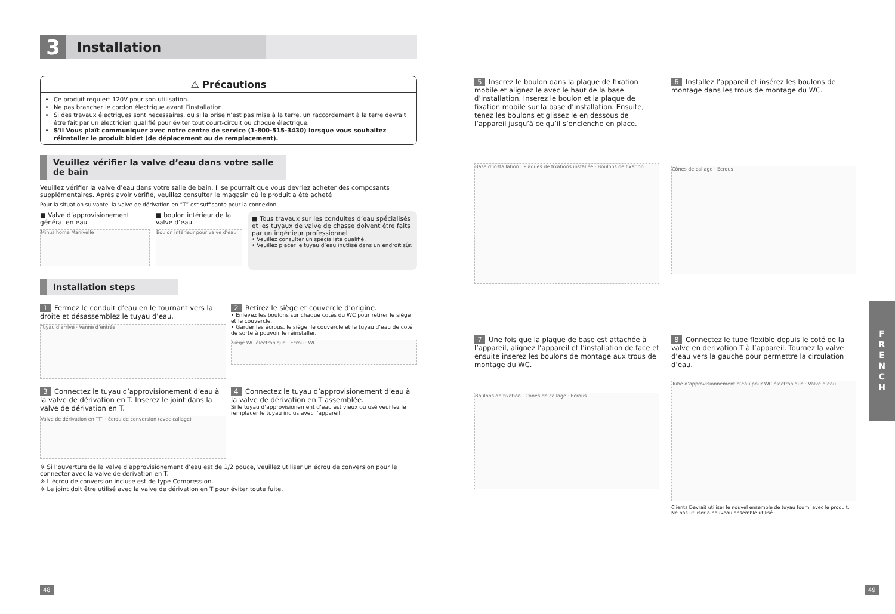3 Installation
⚠ Précautions
Ce produit requiert 120V pour son utilisation.
Ne pas brancher le cordon électrique avant l’installation.
Si des travaux électriques sont necessaires, ou si la prise n’est pas mise à la terre, un raccordement à la terre devrait être fait par un électricien qualifié pour éviter tout court-circuit ou choque électrique.
S'il Vous plaît communiquer avec notre centre de service (1-800-515-3430) lorsque vous souhaitez réinstaller le produit bidet (de déplacement ou de remplacement).
Veuillez vérifier la valve d’eau dans votre salle de bain
Veuillez vérifier la valve d’eau dans votre salle de bain. Il se pourrait que vous devriez acheter des composants supplémentaires. Après avoir vérifié, veuillez consulter le magasin où le produit a été acheté
Pour la situation suivante, la valve de dérivation en “T” est suffisante pour la connexion.
■ Valve d’approvisionement général en eau
Minus home Manivelle
■ boulon intérieur de la valve d’eau.
Boulon intérieur pour valve d’eau
■ Tous travaux sur les conduites d’eau spécialisés et les tuyaux de valve de chasse doivent être faits par un ingénieur professionnel
• Veuillez consulter un spécialiste qualifié.
• Veuillez placer le tuyau d’eau inutlisé dans un endroit sûr.
Installation steps
1 Fermez le conduit d’eau en le tournant vers la droite et désassemblez le tuyau d’eau.
Tuyau d’arrivé · Vanne d’entrée
2 Retirez le siège et couvercle d’origine.
• Enlevez les boulons sur chaque cotés du WC pour retirer le siège et le couvercle.
• Garder les écrous, le siège, le couvercle et le tuyau d’eau de coté de sorte à pouvoir le réinstaller.
Siège WC électronique · Ecrou · WC
3 Connectez le tuyau d’approvisionement d’eau à la valve de dérivation en T. Inserez le joint dans la valve de dérivation en T.
Valve de dérivation en “T” · écrou de conversion (avec callage)
4 Connectez le tuyau d’approvisionement d’eau à la valve de dérivation en T assemblée.
Si le tuyau d’approvisionement d’eau est vieux ou usé veuillez le remplacer le tuyau inclus avec l’appareil.
※ Si l’ouverture de la valve d’approvisionement d’eau est de 1/2 pouce, veuillez utiliser un écrou de conversion pour le connecter avec la valve de derivation en T.
※ L'écrou de conversion incluse est de type Compression.
※ Le joint doit être utilisé avec la valve de dérivation en T pour éviter toute fuite.
5 Inserez le boulon dans la plaque de fixation mobile et alignez le avec le haut de la base d’installation. Inserez le boulon et la plaque de fixation mobile sur la base d’installation. Ensuite, tenez les boulons et glissez le en dessous de l’appareil jusqu’à ce qu’il s’enclenche en place.
Base d’installation · Plaques de fixations installée · Boulons de fixation
6 Installez l’appareil et insérez les boulons de montage dans les trous de montage du WC.
Cônes de callage · Ecrous
7 Une fois que la plaque de base est attachée à l’appareil, alignez l’appareil et l’installation de face et ensuite inserez les boulons de montage aux trous de montage du WC.
Boulons de fixation · Cônes de callage · Ecrous
8 Connectez le tube flexible depuis le coté de la valve en derivation T à l’appareil. Tournez la valve d’eau vers la gauche pour permettre la circulation d’eau.
Tube d’approvisionnement d’eau pour WC électronique · Valve d’eau
Clients Devrait utiliser le nouvel ensemble de tuyau fourni avec le produit.
Ne pas utiliser à nouveau ensemble utilisé.
F
R
E
N
C
H
48 49